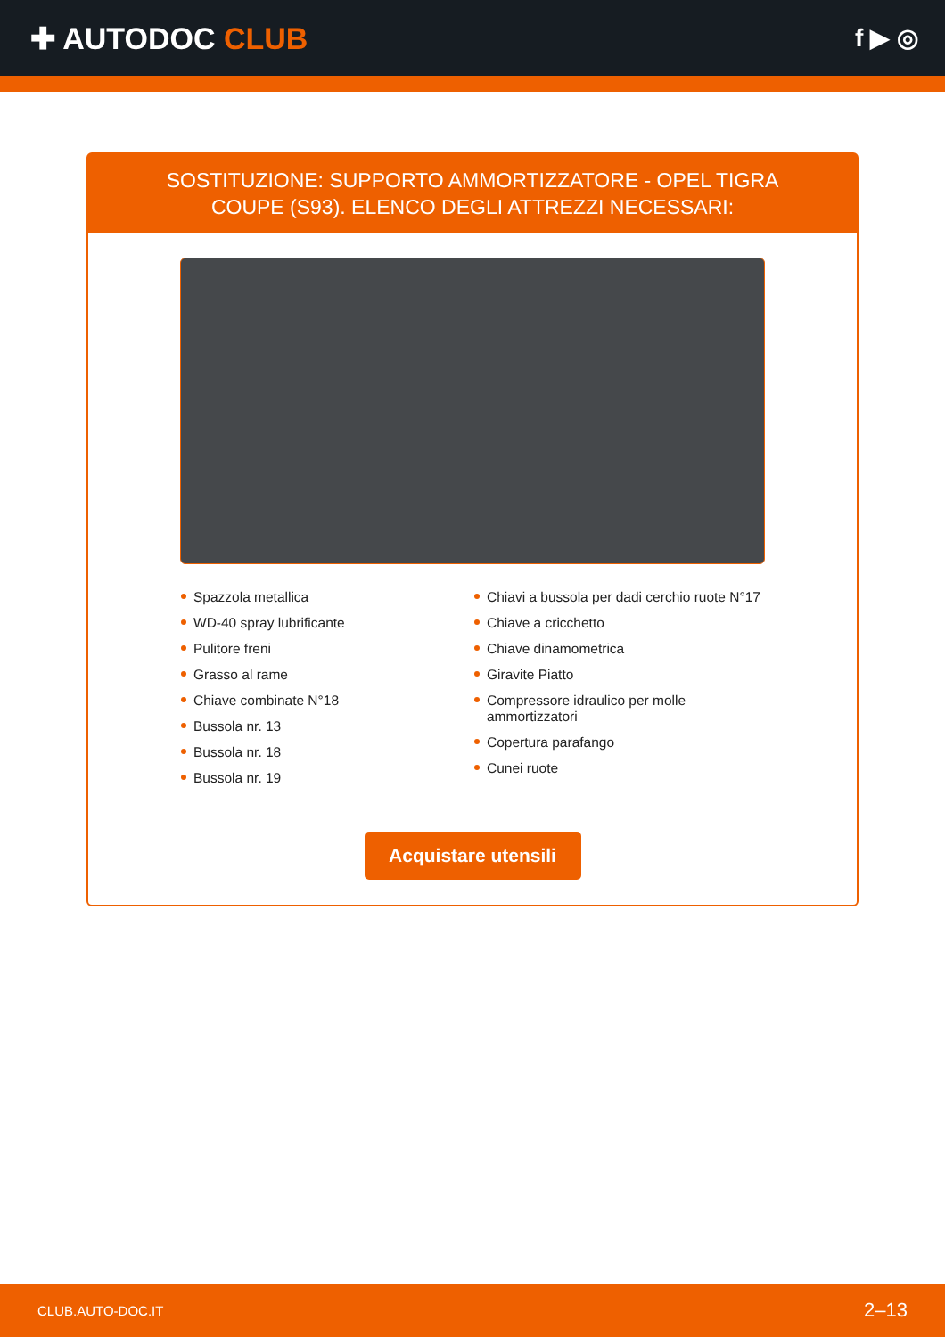✚ AUTODOC CLUB
f ▶ ◎
SOSTITUZIONE: SUPPORTO AMMORTIZZATORE - OPEL TIGRA COUPE (S93). ELENCO DEGLI ATTREZZI NECESSARI:
Spazzola metallica
WD-40 spray lubrificante
Pulitore freni
Grasso al rame
Chiave combinate N°18
Bussola nr. 13
Bussola nr. 18
Bussola nr. 19
Chiavi a bussola per dadi cerchio ruote N°17
Chiave a cricchetto
Chiave dinamometrica
Giravite Piatto
Compressore idraulico per molle ammortizzatori
Copertura parafango
Cunei ruote
Acquistare utensili
CLUB.AUTO-DOC.IT 2–13